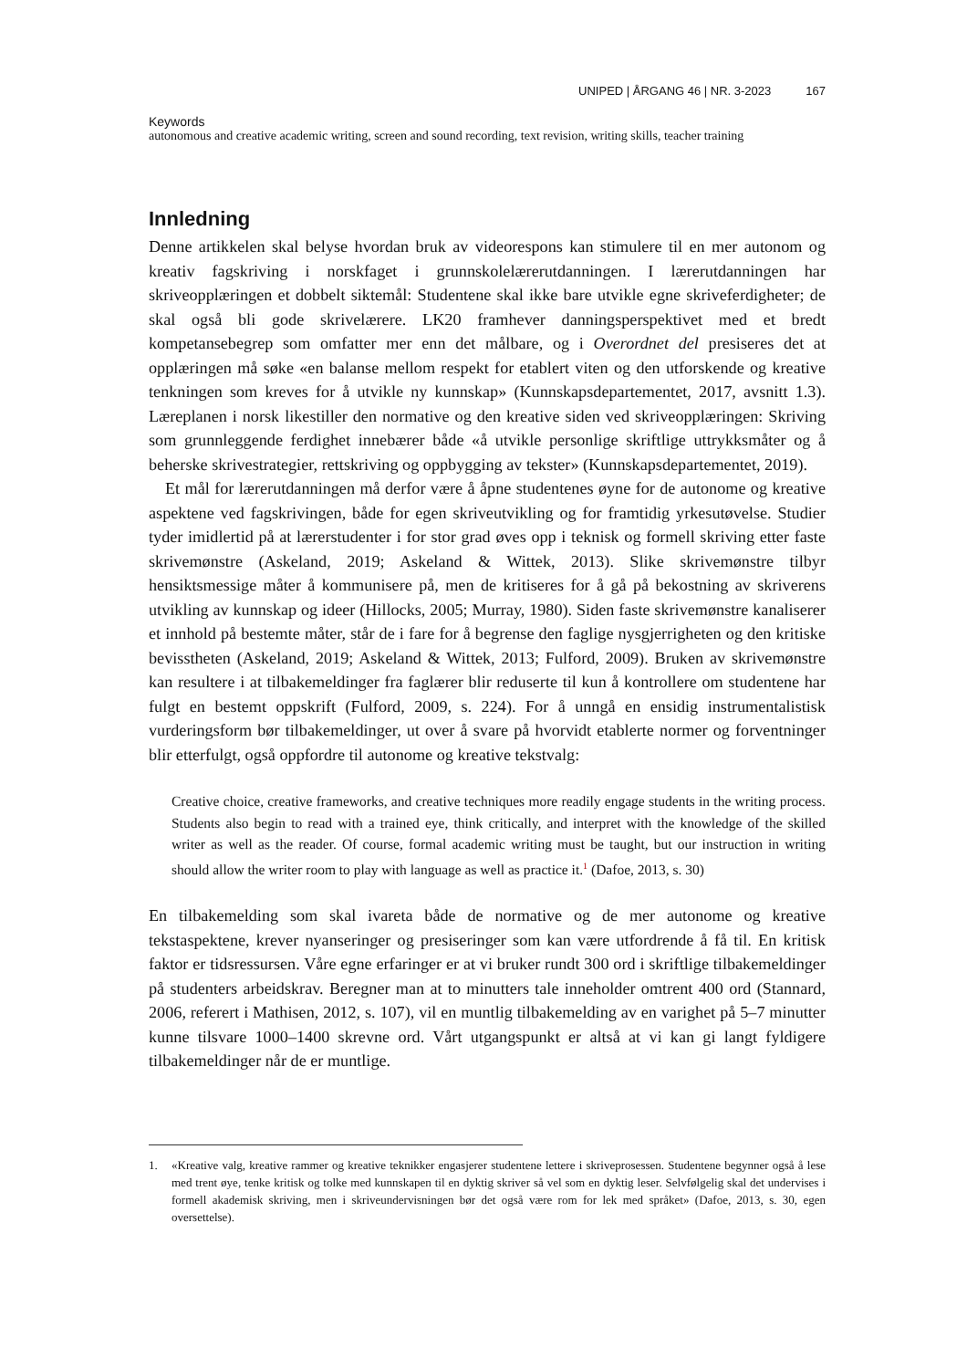UNIPED | ÅRGANG 46 | NR. 3-2023 167
Keywords
autonomous and creative academic writing, screen and sound recording, text revision, writing skills, teacher training
Innledning
Denne artikkelen skal belyse hvordan bruk av videorespons kan stimulere til en mer autonom og kreativ fagskriving i norskfaget i grunnskolelærerutdanningen. I lærerutdanningen har skriveopplæringen et dobbelt siktemål: Studentene skal ikke bare utvikle egne skriveferdigheter; de skal også bli gode skrivelærere. LK20 framhever danningsperspektivet med et bredt kompetansebegrep som omfatter mer enn det målbare, og i Overordnet del presiseres det at opplæringen må søke «en balanse mellom respekt for etablert viten og den utforskende og kreative tenkningen som kreves for å utvikle ny kunnskap» (Kunnskapsdepartementet, 2017, avsnitt 1.3). Læreplanen i norsk likestiller den normative og den kreative siden ved skriveopplæringen: Skriving som grunnleggende ferdighet innebærer både «å utvikle personlige skriftlige uttrykksmåter og å beherske skrivestrategier, rettskriving og oppbygging av tekster» (Kunnskapsdepartementet, 2019).
Et mål for lærerutdanningen må derfor være å åpne studentenes øyne for de autonome og kreative aspektene ved fagskrivingen, både for egen skriveutvikling og for framtidig yrkesutøvelse. Studier tyder imidlertid på at lærerstudenter i for stor grad øves opp i teknisk og formell skriving etter faste skrivemønstre (Askeland, 2019; Askeland & Wittek, 2013). Slike skrivemønstre tilbyr hensiktsmessige måter å kommunisere på, men de kritiseres for å gå på bekostning av skriverens utvikling av kunnskap og ideer (Hillocks, 2005; Murray, 1980). Siden faste skrivemønstre kanaliserer et innhold på bestemte måter, står de i fare for å begrense den faglige nysgjerrigheten og den kritiske bevisstheten (Askeland, 2019; Askeland & Wittek, 2013; Fulford, 2009). Bruken av skrivemønstre kan resultere i at tilbakemeldinger fra faglærer blir reduserte til kun å kontrollere om studentene har fulgt en bestemt oppskrift (Fulford, 2009, s. 224). For å unngå en ensidig instrumentalistisk vurderingsform bør tilbakemeldinger, ut over å svare på hvorvidt etablerte normer og forventninger blir etterfulgt, også oppfordre til autonome og kreative tekstvalg:
Creative choice, creative frameworks, and creative techniques more readily engage students in the writing process. Students also begin to read with a trained eye, think critically, and interpret with the knowledge of the skilled writer as well as the reader. Of course, formal academic writing must be taught, but our instruction in writing should allow the writer room to play with language as well as practice it.<sup>1</sup> (Dafoe, 2013, s. 30)
En tilbakemelding som skal ivareta både de normative og de mer autonome og kreative tekstaspektene, krever nyanseringer og presiseringer som kan være utfordrende å få til. En kritisk faktor er tidsressursen. Våre egne erfaringer er at vi bruker rundt 300 ord i skriftlige tilbakemeldinger på studenters arbeidskrav. Beregner man at to minutters tale inneholder omtrent 400 ord (Stannard, 2006, referert i Mathisen, 2012, s. 107), vil en muntlig tilbakemelding av en varighet på 5–7 minutter kunne tilsvare 1000–1400 skrevne ord. Vårt utgangspunkt er altså at vi kan gi langt fyldigere tilbakemeldinger når de er muntlige.
1. «Kreative valg, kreative rammer og kreative teknikker engasjerer studentene lettere i skriveprosessen. Studentene begynner også å lese med trent øye, tenke kritisk og tolke med kunnskapen til en dyktig skriver så vel som en dyktig leser. Selvfølgelig skal det undervises i formell akademisk skriving, men i skriveundervisningen bør det også være rom for lek med språket» (Dafoe, 2013, s. 30, egen oversettelse).